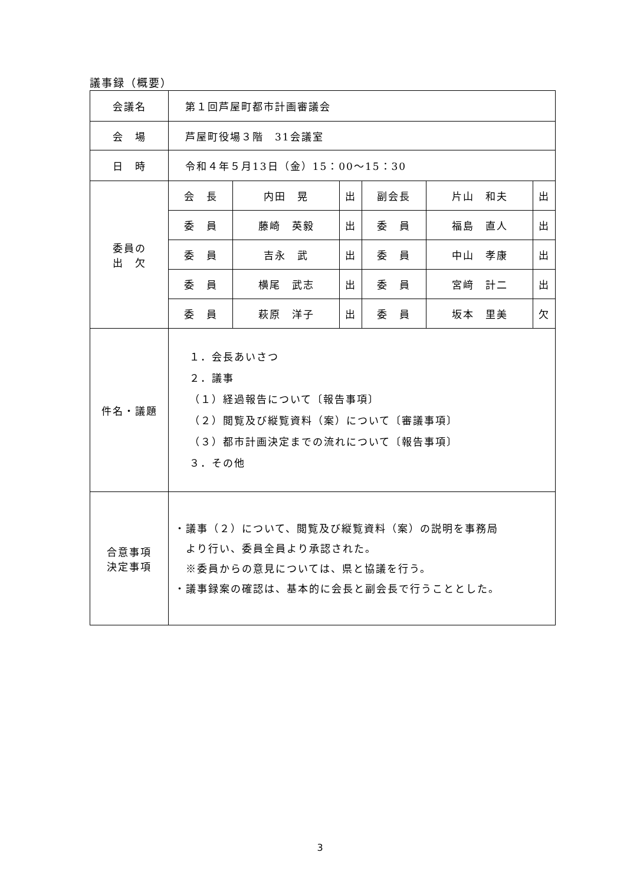議事録（概要）
| 会議名 | 第１回芦屋町都市計画審議会 | | | | | |
| 会 場 | 芦屋町役場３階 31会議室 | | | | | |
| 日 時 | 令和４年５月13日（金）15：00～15：30 | | | | | |
| 委員の 出 欠 | 会 長 | 内田 晃 | 出 | 副会長 | 片山 和夫 | 出 |
| | 委 員 | 藤崎 英毅 | 出 | 委 員 | 福島 直人 | 出 |
| | 委 員 | 吉永 武 | 出 | 委 員 | 中山 孝康 | 出 |
| | 委 員 | 横尾 武志 | 出 | 委 員 | 宮﨑 計二 | 出 |
| | 委 員 | 萩原 洋子 | 出 | 委 員 | 坂本 里美 | 欠 |
| 件名・議題 | １．会長あいさつ ２．議事 （１）経過報告について〔報告事項〕 （２）閲覧及び縦覧資料（案）について〔審議事項〕 （３）都市計画決定までの流れについて〔報告事項〕 ３．その他 | | | | | |
| 合意事項 決定事項 | ・議事（２）について、閲覧及び縦覧資料（案）の説明を事務局 より行い、委員全員より承認された。 ※委員からの意見については、県と協議を行う。 ・議事録案の確認は、基本的に会長と副会長で行うこととした。 | | | | | |
3